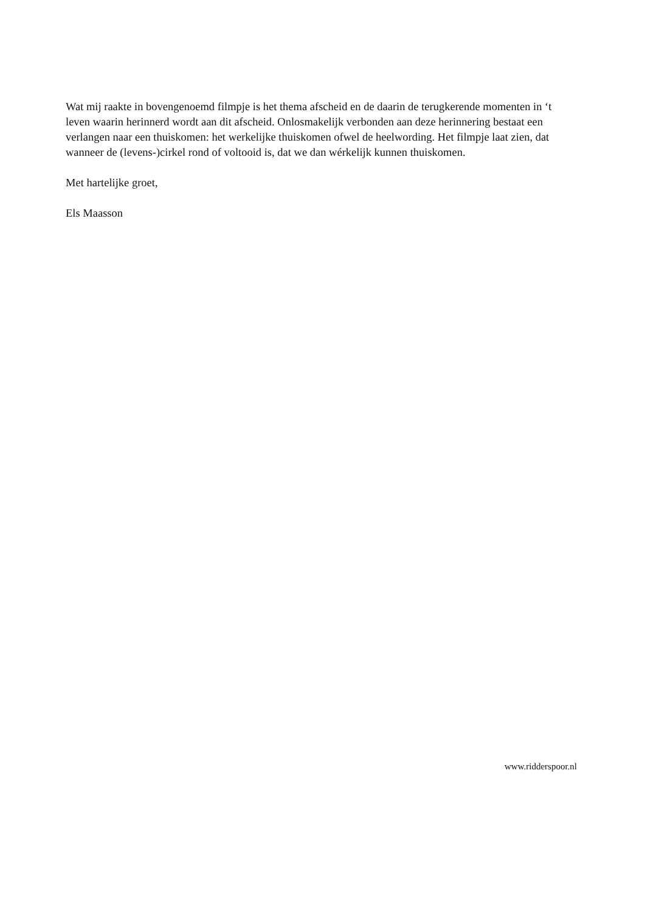Wat mij raakte in bovengenoemd filmpje is het thema afscheid en de daarin de terugkerende momenten in ‘t leven waarin herinnerd wordt aan dit afscheid. Onlosmakelijk verbonden aan deze herinnering bestaat een verlangen naar een thuiskomen: het werkelijke thuiskomen ofwel de heelwording. Het filmpje laat zien, dat wanneer de (levens-)cirkel rond of voltooid is, dat we dan wérkelijk kunnen thuiskomen.
Met hartelijke groet,
Els Maasson
www.ridderspoor.nl